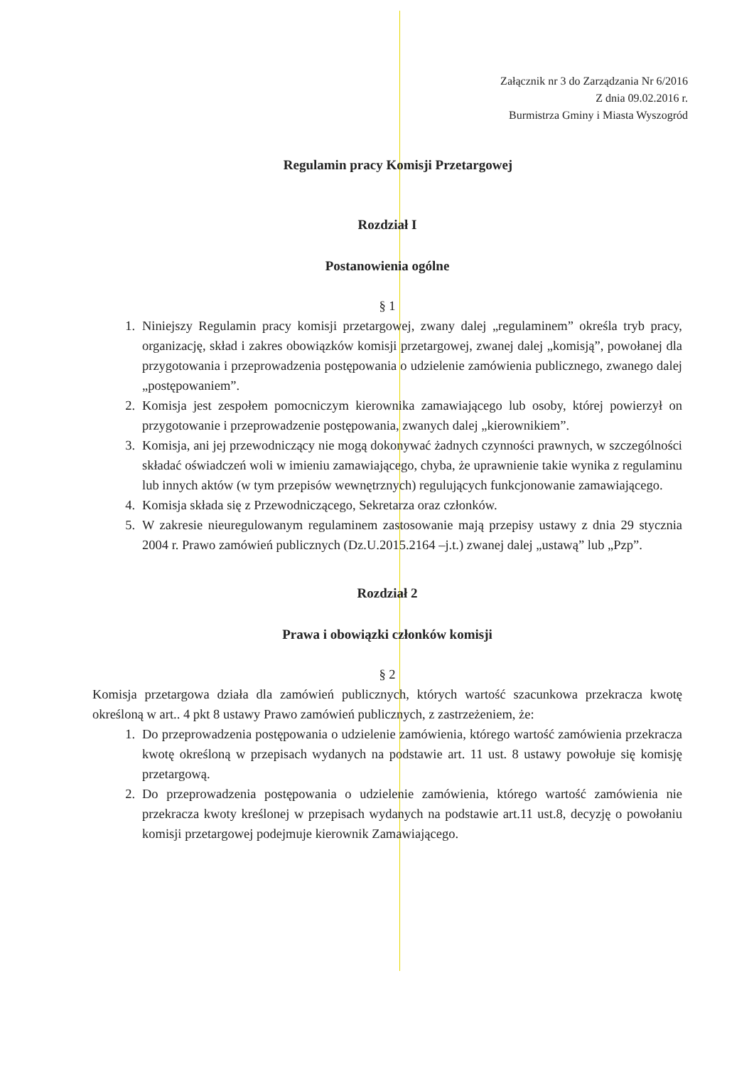Załącznik nr 3 do Zarządzania Nr 6/2016
Z dnia 09.02.2016 r.
Burmistrza Gminy i Miasta Wyszogród
Regulamin pracy Komisji Przetargowej
Rozdział I
Postanowienia ogólne
§ 1
1. Niniejszy Regulamin pracy komisji przetargowej, zwany dalej „regulaminem” określa tryb pracy, organizację, skład i zakres obowiązków komisji przetargowej, zwanej dalej „komisją”, powołanej dla przygotowania i przeprowadzenia postępowania o udzielenie zamówienia publicznego, zwanego dalej „postępowaniem”.
2. Komisja jest zespołem pomocniczym kierownika zamawiającego lub osoby, której powierzył on przygotowanie i przeprowadzenie postępowania, zwanych dalej „kierownikiem”.
3. Komisja, ani jej przewodniczący nie mogą dokonywać żadnych czynności prawnych, w szczególności składać oświadczeń woli w imieniu zamawiającego, chyba, że uprawnienie takie wynika z regulaminu lub innych aktów (w tym przepisów wewnętrznych) regulujących funkcjonowanie zamawiającego.
4. Komisja składa się z Przewodniczącego, Sekretarza oraz członków.
5. W zakresie nieuregulowanym regulaminem zastosowanie mają przepisy ustawy z dnia 29 stycznia 2004 r. Prawo zamówień publicznych (Dz.U.2015.2164 –j.t.) zwanej dalej „ustawą” lub „Pzp”.
Rozdział 2
Prawa i obowiązki członków komisji
§ 2
Komisja przetargowa działa dla zamówień publicznych, których wartość szacunkowa przekracza kwotę określoną w art.. 4 pkt 8 ustawy Prawo zamówień publicznych, z zastrzeżeniem, że:
1. Do przeprowadzenia postępowania o udzielenie zamówienia, którego wartość zamówienia przekracza kwotę określoną w przepisach wydanych na podstawie art. 11 ust. 8 ustawy powołuje się komisję przetargową.
2. Do przeprowadzenia postępowania o udzielenie zamówienia, którego wartość zamówienia nie przekracza kwoty kreślonej w przepisach wydanych na podstawie art.11 ust.8, decyzję o powołaniu komisji przetargowej podejmuje kierownik Zamawiającego.